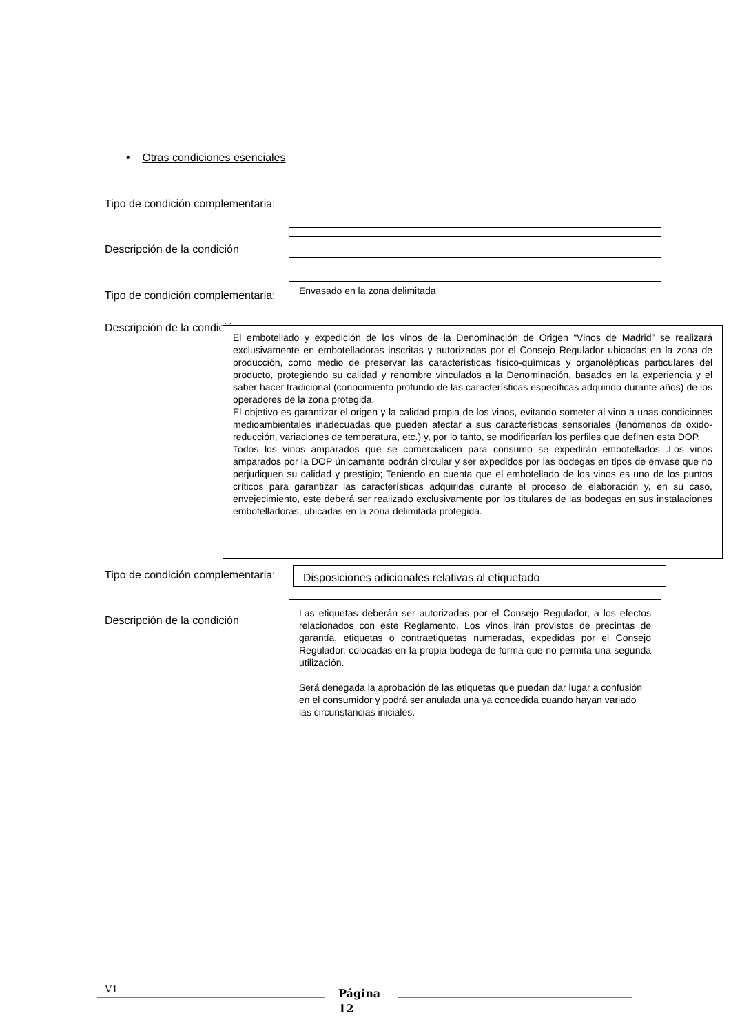• Otras condiciones esenciales
Tipo de condición complementaria:
Descripción de la condición
Tipo de condición complementaria:
Envasado en la zona delimitada
Descripción de la condición
El embotellado y expedición de los vinos de la Denominación de Origen “Vinos de Madrid” se realizará exclusivamente en embotelladoras inscritas y autorizadas por el Consejo Regulador ubicadas en la zona de producción, como medio de preservar las características físico-químicas y organolépticas particulares del producto, protegiendo su calidad y renombre vinculados a la Denominación, basados en la experiencia y el saber hacer tradicional (conocimiento profundo de las características específicas adquirido durante años) de los operadores de la zona protegida.
El objetivo es garantizar el origen y la calidad propia de los vinos, evitando someter al vino a unas condiciones medioambientales inadecuadas que pueden afectar a sus características sensoriales (fenómenos de oxido-reducción, variaciones de temperatura, etc.) y, por lo tanto, se modificarían los perfiles que definen esta DOP.
Todos los vinos amparados que se comercialicen para consumo se expedirán embotellados .Los vinos amparados por la DOP únicamente podrán circular y ser expedidos por las bodegas en tipos de envase que no perjudiquen su calidad y prestigio; Teniendo en cuenta que el embotellado de los vinos es uno de los puntos críticos para garantizar las características adquiridas durante el proceso de elaboración y, en su caso, envejecimiento, este deberá ser realizado exclusivamente por los titulares de las bodegas en sus instalaciones embotelladoras, ubicadas en la zona delimitada protegida.
Tipo de condición complementaria:
Disposiciones adicionales relativas al etiquetado
Descripción de la condición
Las etiquetas deberán ser autorizadas por el Consejo Regulador, a los efectos relacionados con este Reglamento. Los vinos irán provistos de precintas de garantía, etiquetas o contraetiquetas numeradas, expedidas por el Consejo Regulador, colocadas en la propia bodega de forma que no permita una segunda utilización.
Será denegada la aprobación de las etiquetas que puedan dar lugar a confusión en el consumidor y podrá ser anulada una ya concedida cuando hayan variado las circunstancias iniciales.
V1
Página
12